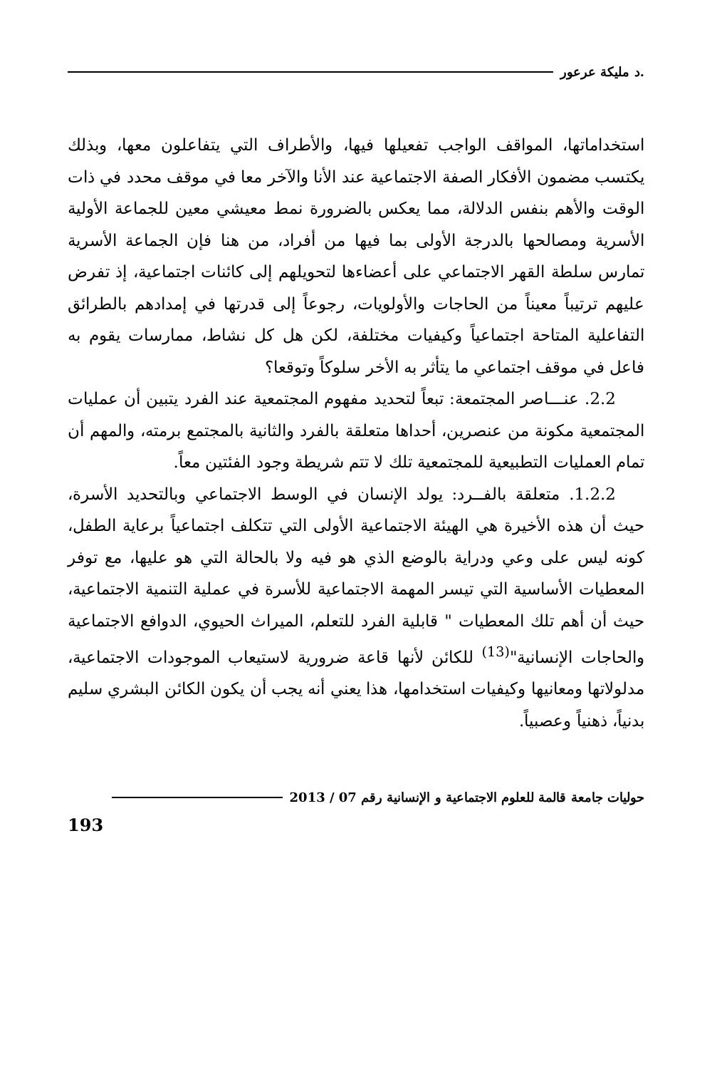.د مليكة عرعور
استخداماتها، المواقف الواجب تفعيلها فيها، والأطراف التي يتفاعلون معها، وبذلك يكتسب مضمون الأفكار الصفة الاجتماعية عند الأنا والآخر معا في موقف محدد في ذات الوقت والأهم بنفس الدلالة، مما يعكس بالضرورة نمط معيشي معين للجماعة الأولية الأسرية ومصالحها بالدرجة الأولى بما فيها من أفراد، من هنا فإن الجماعة الأسرية تمارس سلطة القهر الاجتماعي على أعضاءها لتحويلهم إلى كائنات اجتماعية، إذ تفرض عليهم ترتيباً معيناً من الحاجات والأولويات، رجوعاً إلى قدرتها في إمدادهم بالطرائق التفاعلية المتاحة اجتماعياً وكيفيات مختلفة، لكن هل كل نشاط، ممارسات يقوم به فاعل في موقف اجتماعي ما يتأثر به الأخر سلوكاً وتوقعا؟
2.2. عنـــاصر المجتمعة: تبعاً لتحديد مفهوم المجتمعية عند الفرد يتبين أن عمليات المجتمعية مكونة من عنصرين، أحداها متعلقة بالفرد والثانية بالمجتمع برمته، والمهم أن تمام العمليات التطبيعية للمجتمعية تلك لا تتم شريطة وجود الفئتين معاً.
1.2.2. متعلقة بالفــرد: يولد الإنسان في الوسط الاجتماعي وبالتحديد الأسرة، حيث أن هذه الأخيرة هي الهيئة الاجتماعية الأولى التي تتكلف اجتماعياً برعاية الطفل، كونه ليس على وعي ودراية بالوضع الذي هو فيه ولا بالحالة التي هو عليها، مع توفر المعطيات الأساسية التي تيسر المهمة الاجتماعية للأسرة في عملية التنمية الاجتماعية، حيث أن أهم تلك المعطيات " قابلية الفرد للتعلم، الميراث الحيوي، الدوافع الاجتماعية والحاجات الإنسانية"<sup>(13)</sup> للكائن لأنها قاعة ضرورية لاستيعاب الموجودات الاجتماعية، مدلولاتها ومعانيها وكيفيات استخدامها، هذا يعني أنه يجب أن يكون الكائن البشري سليم بدنياً، ذهنياً وعصبياً.
حوليات جامعة قالمة للعلوم الاجتماعية و الإنسانية رقم 07 / 2013
193